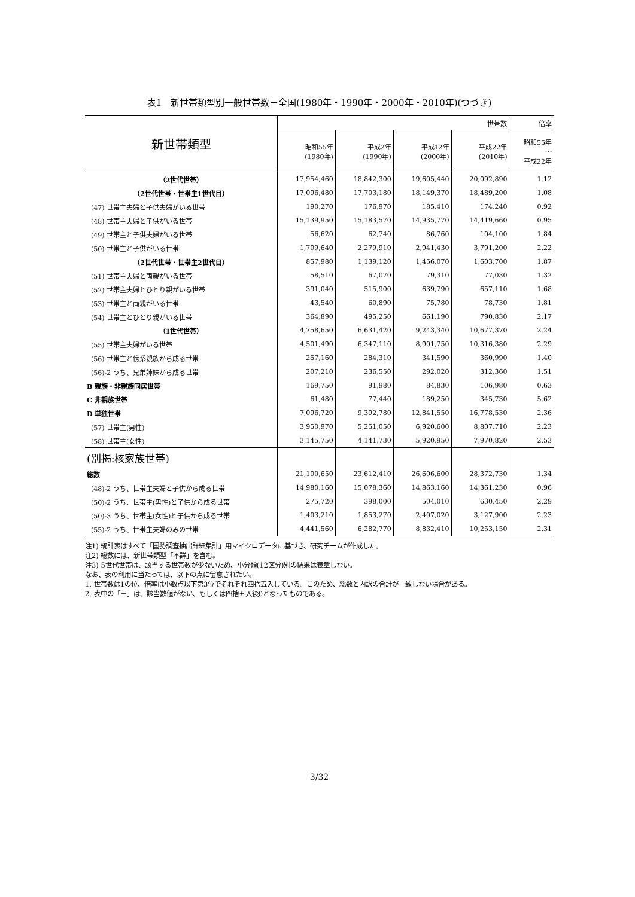表1　新世帯類型別一般世帯数－全国(1980年・1990年・2000年・2010年)(つづき)
| 新世帯類型 | 世帯数 | | | | 倍率 |
| --- | --- | --- | --- | --- | --- |
| | 昭和55年 (1980年) | 平成2年 (1990年) | 平成12年 (2000年) | 平成22年 (2010年) | 昭和55年 ～ 平成22年 |
| （2世代世帯） | 17,954,460 | 18,842,300 | 19,605,440 | 20,092,890 | 1.12 |
| （2世代世帯・世帯主1世代目） | 17,096,480 | 17,703,180 | 18,149,370 | 18,489,200 | 1.08 |
| (47) 世帯主夫婦と子供夫婦がいる世帯 | 190,270 | 176,970 | 185,410 | 174,240 | 0.92 |
| (48) 世帯主夫婦と子供がいる世帯 | 15,139,950 | 15,183,570 | 14,935,770 | 14,419,660 | 0.95 |
| (49) 世帯主と子供夫婦がいる世帯 | 56,620 | 62,740 | 86,760 | 104,100 | 1.84 |
| (50) 世帯主と子供がいる世帯 | 1,709,640 | 2,279,910 | 2,941,430 | 3,791,200 | 2.22 |
| （2世代世帯・世帯主2世代目） | 857,980 | 1,139,120 | 1,456,070 | 1,603,700 | 1.87 |
| (51) 世帯主夫婦と両親がいる世帯 | 58,510 | 67,070 | 79,310 | 77,030 | 1.32 |
| (52) 世帯主夫婦とひとり親がいる世帯 | 391,040 | 515,900 | 639,790 | 657,110 | 1.68 |
| (53) 世帯主と両親がいる世帯 | 43,540 | 60,890 | 75,780 | 78,730 | 1.81 |
| (54) 世帯主とひとり親がいる世帯 | 364,890 | 495,250 | 661,190 | 790,830 | 2.17 |
| （1世代世帯） | 4,758,650 | 6,631,420 | 9,243,340 | 10,677,370 | 2.24 |
| (55) 世帯主夫婦がいる世帯 | 4,501,490 | 6,347,110 | 8,901,750 | 10,316,380 | 2.29 |
| (56) 世帯主と傍系親族から成る世帯 | 257,160 | 284,310 | 341,590 | 360,990 | 1.40 |
| (56)-2 うち、兄弟姉妹から成る世帯 | 207,210 | 236,550 | 292,020 | 312,360 | 1.51 |
| B 親族・非親族同居世帯 | 169,750 | 91,980 | 84,830 | 106,980 | 0.63 |
| C 非親族世帯 | 61,480 | 77,440 | 189,250 | 345,730 | 5.62 |
| D 単独世帯 | 7,096,720 | 9,392,780 | 12,841,550 | 16,778,530 | 2.36 |
| (57) 世帯主(男性) | 3,950,970 | 5,251,050 | 6,920,600 | 8,807,710 | 2.23 |
| (58) 世帯主(女性) | 3,145,750 | 4,141,730 | 5,920,950 | 7,970,820 | 2.53 |
| (別掲:核家族世帯) | | | | | |
| 総数 | 21,100,650 | 23,612,410 | 26,606,600 | 28,372,730 | 1.34 |
| (48)-2 うち、世帯主夫婦と子供から成る世帯 | 14,980,160 | 15,078,360 | 14,863,160 | 14,361,230 | 0.96 |
| (50)-2 うち、世帯主(男性)と子供から成る世帯 | 275,720 | 398,000 | 504,010 | 630,450 | 2.29 |
| (50)-3 うち、世帯主(女性)と子供から成る世帯 | 1,403,210 | 1,853,270 | 2,407,020 | 3,127,900 | 2.23 |
| (55)-2 うち、世帯主夫婦のみの世帯 | 4,441,560 | 6,282,770 | 8,832,410 | 10,253,150 | 2.31 |
注1) 統計表はすべて「国勢調査抽出詳細集計」用マイクロデータに基づき、研究チームが作成した。
注2) 総数には、新世帯類型「不詳」を含む。
注3) 5世代世帯は、該当する世帯数が少ないため、小分類(12区分)別の結果は表章しない。
なお、表の利用に当たっては、以下の点に留意されたい。
1. 世帯数は1の位、倍率は小数点以下第3位でそれぞれ四捨五入している。このため、総数と内訳の合計が一致しない場合がある。
2. 表中の「－」は、該当数値がない、もしくは四捨五入後0となったものである。
3/32